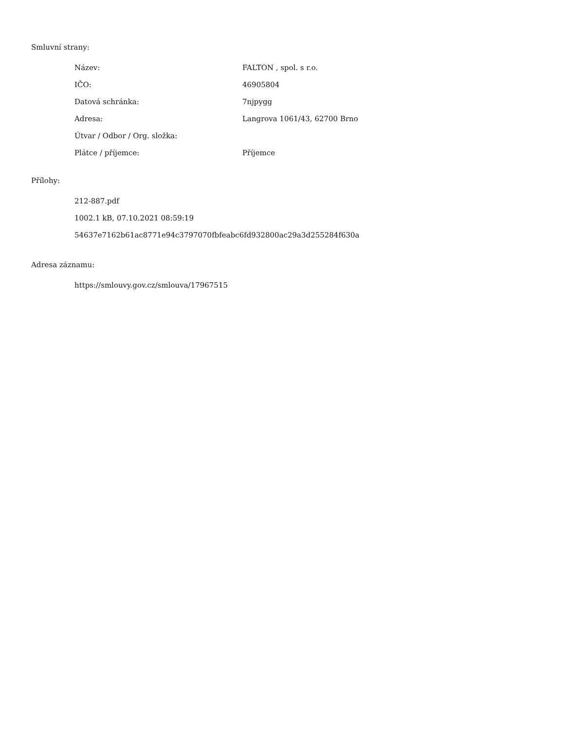Smluvní strany:
| Název: | FALTON , spol. s r.o. |
| IČO: | 46905804 |
| Datová schránka: | 7njpygg |
| Adresa: | Langrova 1061/43, 62700 Brno |
| Útvar / Odbor / Org. složka: | |
| Plátce / příjemce: | Příjemce |
Přílohy:
212-887.pdf
1002.1 kB, 07.10.2021 08:59:19
54637e7162b61ac8771e94c3797070fbfeabc6fd932800ac29a3d255284f630a
Adresa záznamu:
https://smlouvy.gov.cz/smlouva/17967515